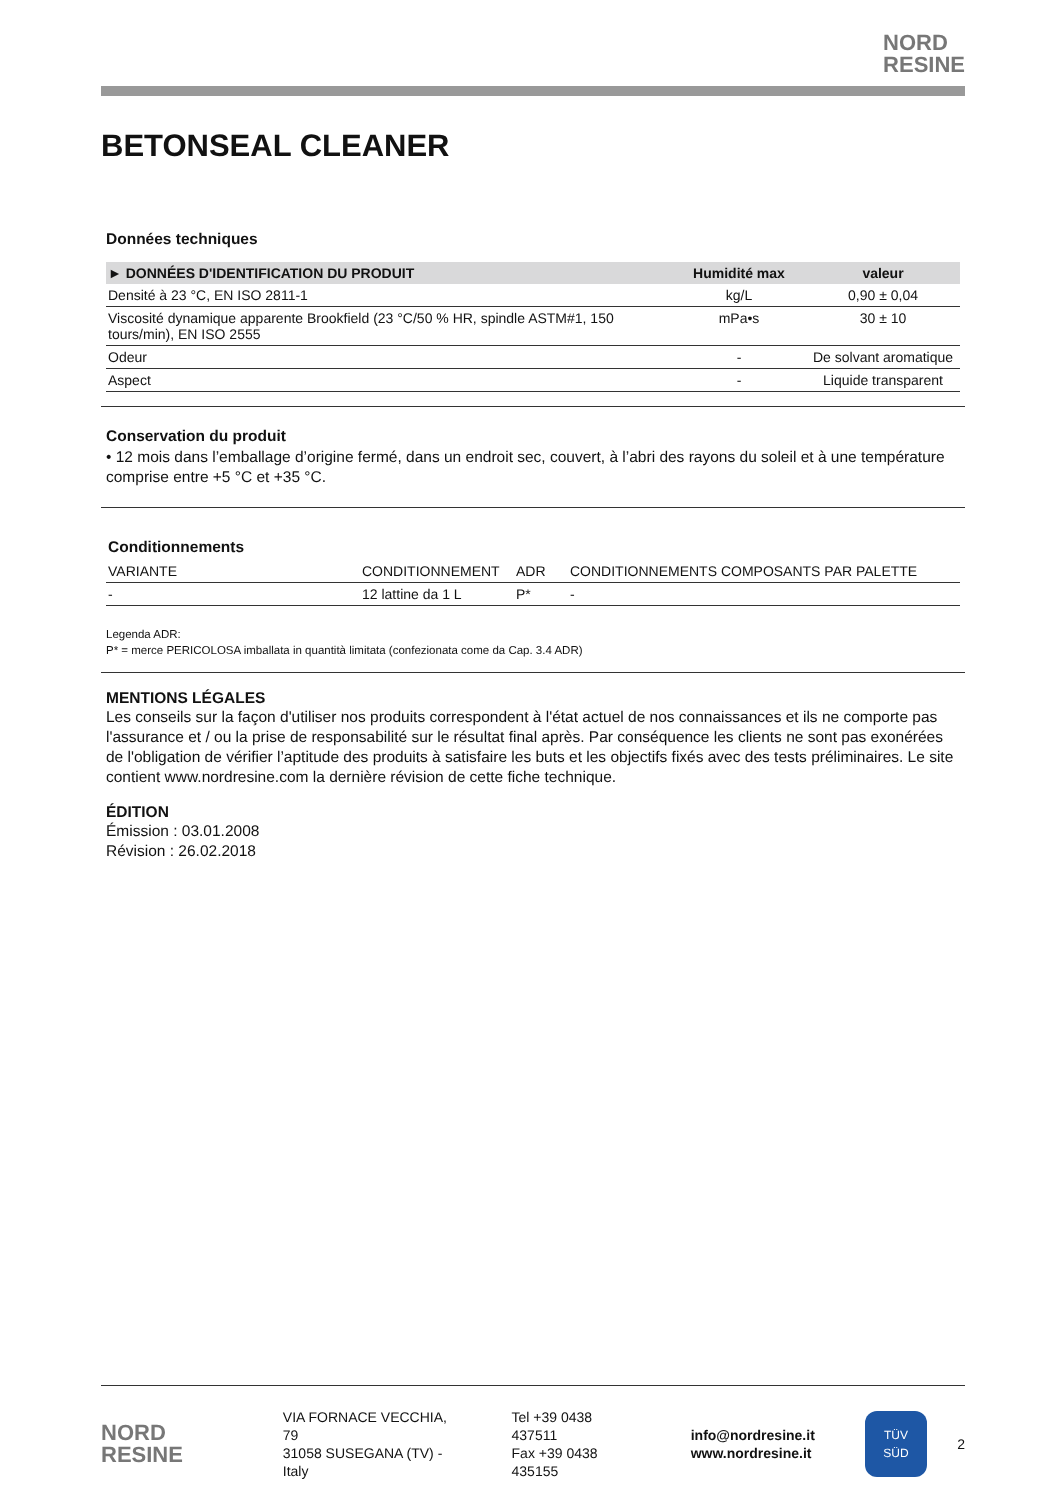NORD
RESINE
BETONSEAL CLEANER
Données techniques
| ► DONNÉES D'IDENTIFICATION DU PRODUIT | Humidité max | valeur |
| --- | --- | --- |
| Densité à 23 °C, EN ISO 2811-1 | kg/L | 0,90 ± 0,04 |
| Viscosité dynamique apparente Brookfield (23 °C/50 % HR, spindle ASTM#1, 150 tours/min), EN ISO 2555 | mPa•s | 30 ± 10 |
| Odeur | - | De solvant aromatique |
| Aspect | - | Liquide transparent |
Conservation du produit
• 12 mois dans l’emballage d’origine fermé, dans un endroit sec, couvert, à l’abri des rayons du soleil et à une température comprise entre +5 °C et +35 °C.
Conditionnements
| VARIANTE | CONDITIONNEMENT | ADR | CONDITIONNEMENTS COMPOSANTS PAR PALETTE |
| - | 12 lattine da 1 L | P* | - |
Legenda ADR:
P* = merce PERICOLOSA imballata in quantità limitata (confezionata come da Cap. 3.4 ADR)
MENTIONS LÉGALES
Les conseils sur la façon d'utiliser nos produits correspondent à l'état actuel de nos connaissances et ils ne comporte pas l'assurance et / ou la prise de responsabilité sur le résultat final après. Par conséquence les clients ne sont pas exonérées de l'obligation de vérifier l’aptitude des produits à satisfaire les buts et les objectifs fixés avec des tests préliminaires. Le site contient www.nordresine.com la dernière révision de cette fiche technique.
ÉDITION
Émission : 03.01.2008
Révision : 26.02.2018
NORD
RESINE
VIA FORNACE VECCHIA, 79
31058 SUSEGANA (TV) - Italy
Tel +39 0438 437511
Fax +39 0438 435155
info@nordresine.it
www.nordresine.it
TÜV
SÜD
2